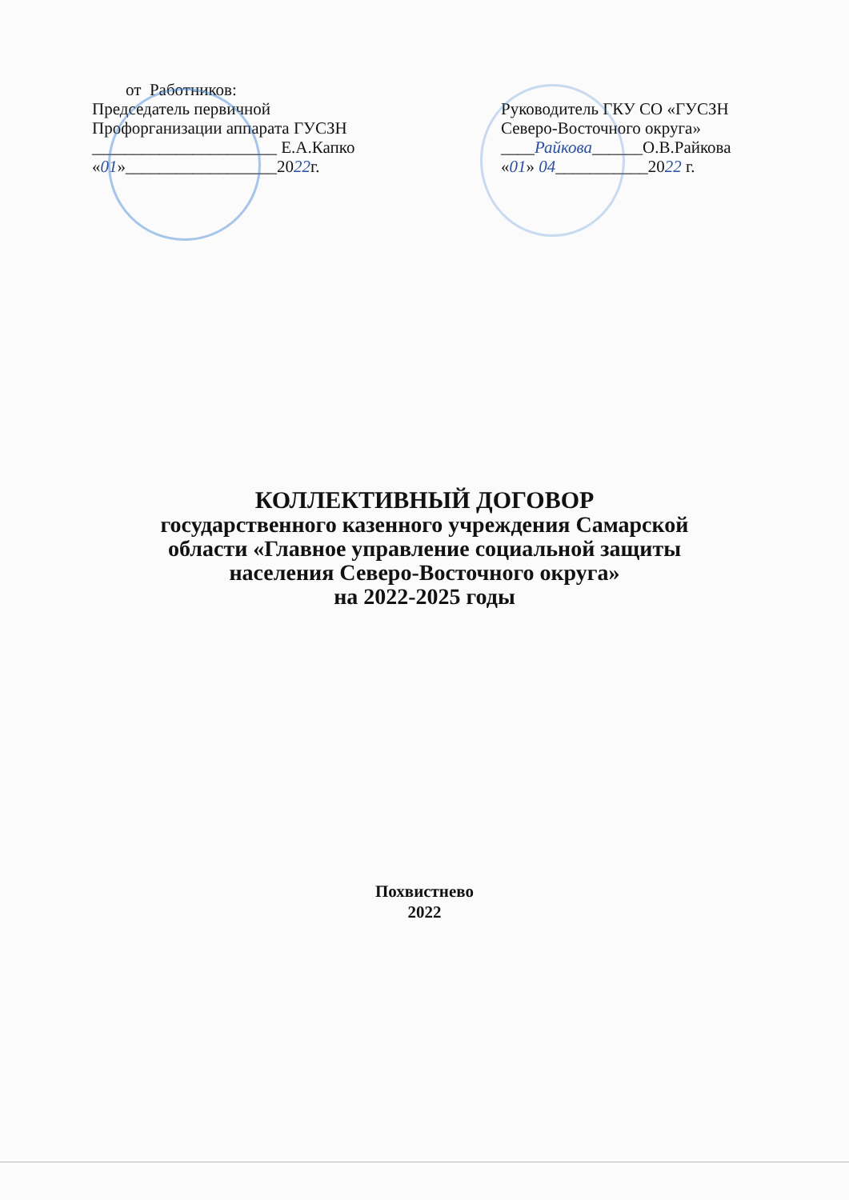от Работников:
Председатель первичной
Профорганизации аппарата ГУСЗН
______________________ Е.А.Капко
«01»__________________2022г.
Руководитель ГКУ СО «ГУСЗН
Северо-Восточного округа»
____Райкова______О.В.Райкова
«01» 04___________2022 г.
КОЛЛЕКТИВНЫЙ ДОГОВОР
государственного казенного учреждения Самарской
области «Главное управление социальной защиты
населения Северо-Восточного округа»
на 2022-2025 годы
Похвистнево
2022